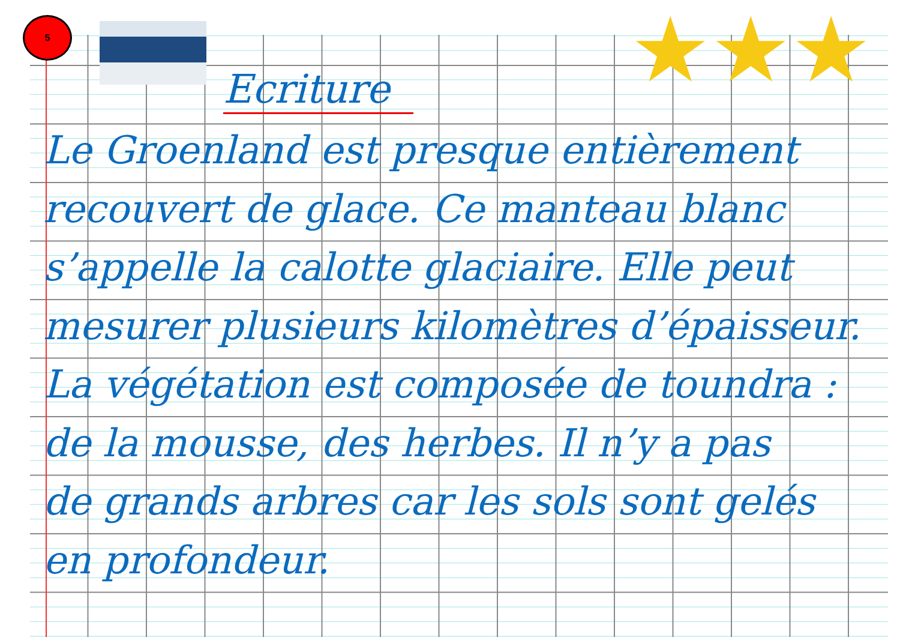5 ★★★
Ecriture
Le Groenland est presque entièrement
recouvert de glace. Ce manteau blanc
s’appelle la calotte glaciaire. Elle peut
mesurer plusieurs kilomètres d’épaisseur.
La végétation est composée de toundra :
de la mousse, des herbes. Il n’y a pas
de grands arbres car les sols sont gelés
en profondeur.